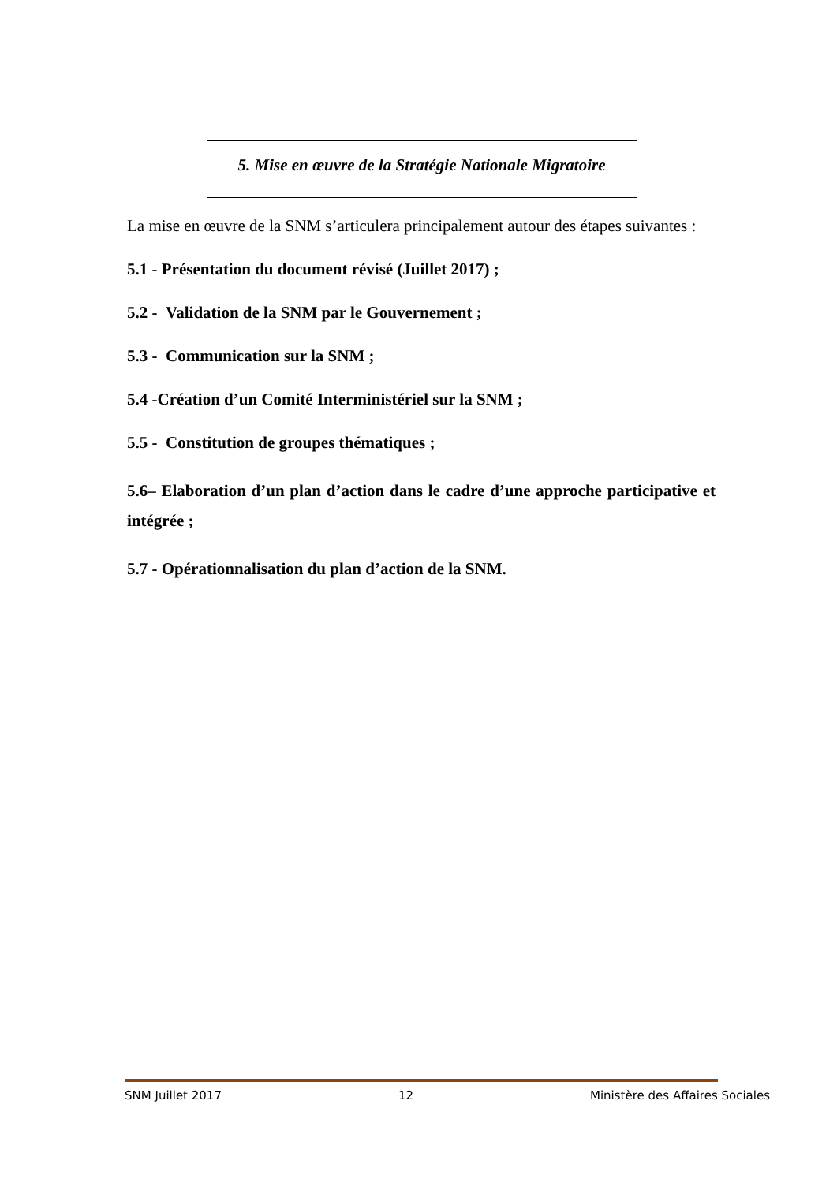5. Mise en œuvre de la Stratégie Nationale Migratoire
La mise en œuvre de la SNM s’articulera principalement autour des étapes suivantes :
5.1 - Présentation du document révisé (Juillet 2017) ;
5.2 - Validation de la SNM par le Gouvernement ;
5.3 - Communication sur la SNM ;
5.4 -Création d’un Comité Interministériel sur la SNM ;
5.5 - Constitution de groupes thématiques ;
5.6– Elaboration d’un plan d’action dans le cadre d’une approche participative et intégrée ;
5.7 - Opérationnalisation du plan d’action de la SNM.
SNM Juillet 2017 12 Ministère des Affaires Sociales